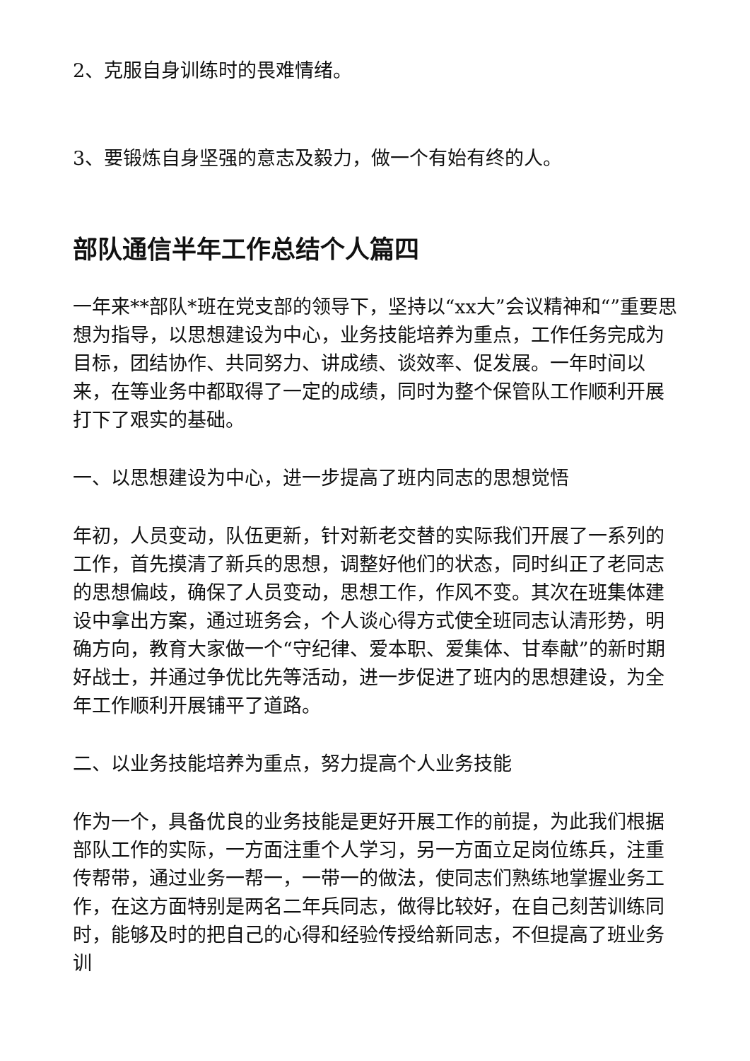2、克服自身训练时的畏难情绪。
3、要锻炼自身坚强的意志及毅力，做一个有始有终的人。
部队通信半年工作总结个人篇四
一年来**部队*班在党支部的领导下，坚持以“xx大”会议精神和“”重要思想为指导，以思想建设为中心，业务技能培养为重点，工作任务完成为目标，团结协作、共同努力、讲成绩、谈效率、促发展。一年时间以来，在等业务中都取得了一定的成绩，同时为整个保管队工作顺利开展打下了艰实的基础。
一、以思想建设为中心，进一步提高了班内同志的思想觉悟
年初，人员变动，队伍更新，针对新老交替的实际我们开展了一系列的工作，首先摸清了新兵的思想，调整好他们的状态，同时纠正了老同志的思想偏歧，确保了人员变动，思想工作，作风不变。其次在班集体建设中拿出方案，通过班务会，个人谈心得方式使全班同志认清形势，明确方向，教育大家做一个“守纪律、爱本职、爱集体、甘奉献”的新时期好战士，并通过争优比先等活动，进一步促进了班内的思想建设，为全年工作顺利开展铺平了道路。
二、以业务技能培养为重点，努力提高个人业务技能
作为一个，具备优良的业务技能是更好开展工作的前提，为此我们根据部队工作的实际，一方面注重个人学习，另一方面立足岗位练兵，注重传帮带，通过业务一帮一，一带一的做法，使同志们熟练地掌握业务工作，在这方面特别是两名二年兵同志，做得比较好，在自己刻苦训练同时，能够及时的把自己的心得和经验传授给新同志，不但提高了班业务训